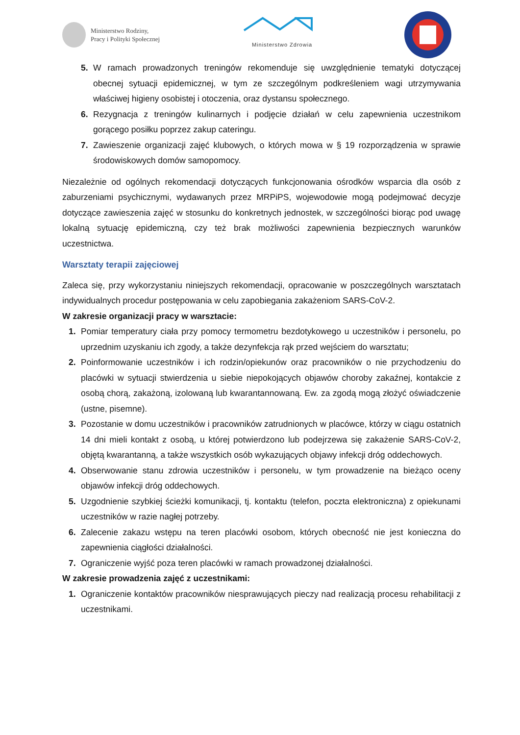Ministerstwo Rodziny,
Pracy i Polityki Społecznej
Ministerstwo Zdrowia
5. W ramach prowadzonych treningów rekomenduje się uwzględnienie tematyki dotyczącej obecnej sytuacji epidemicznej, w tym ze szczególnym podkreśleniem wagi utrzymywania właściwej higieny osobistej i otoczenia, oraz dystansu społecznego.
6. Rezygnacja z treningów kulinarnych i podjęcie działań w celu zapewnienia uczestnikom gorącego posiłku poprzez zakup cateringu.
7. Zawieszenie organizacji zajęć klubowych, o których mowa w § 19 rozporządzenia w sprawie środowiskowych domów samopomocy.
Niezależnie od ogólnych rekomendacji dotyczących funkcjonowania ośrodków wsparcia dla osób z zaburzeniami psychicznymi, wydawanych przez MRPiPS, wojewodowie mogą podejmować decyzje dotyczące zawieszenia zajęć w stosunku do konkretnych jednostek, w szczególności biorąc pod uwagę lokalną sytuację epidemiczną, czy też brak możliwości zapewnienia bezpiecznych warunków uczestnictwa.
Warsztaty terapii zajęciowej
Zaleca się, przy wykorzystaniu niniejszych rekomendacji, opracowanie w poszczególnych warsztatach indywidualnych procedur postępowania w celu zapobiegania zakażeniom SARS-CoV-2.
W zakresie organizacji pracy w warsztacie:
1. Pomiar temperatury ciała przy pomocy termometru bezdotykowego u uczestników i personelu, po uprzednim uzyskaniu ich zgody, a także dezynfekcja rąk przed wejściem do warsztatu;
2. Poinformowanie uczestników i ich rodzin/opiekunów oraz pracowników o nie przychodzeniu do placówki w sytuacji stwierdzenia u siebie niepokojących objawów choroby zakaźnej, kontakcie z osobą chorą, zakażoną, izolowaną lub kwarantannowaną. Ew. za zgodą mogą złożyć oświadczenie (ustne, pisemne).
3. Pozostanie w domu uczestników i pracowników zatrudnionych w placówce, którzy w ciągu ostatnich 14 dni mieli kontakt z osobą, u której potwierdzono lub podejrzewa się zakażenie SARS-CoV-2, objętą kwarantanną, a także wszystkich osób wykazujących objawy infekcji dróg oddechowych.
4. Obserwowanie stanu zdrowia uczestników i personelu, w tym prowadzenie na bieżąco oceny objawów infekcji dróg oddechowych.
5. Uzgodnienie szybkiej ścieżki komunikacji, tj. kontaktu (telefon, poczta elektroniczna) z opiekunami uczestników w razie nagłej potrzeby.
6. Zalecenie zakazu wstępu na teren placówki osobom, których obecność nie jest konieczna do zapewnienia ciągłości działalności.
7. Ograniczenie wyjść poza teren placówki w ramach prowadzonej działalności.
W zakresie prowadzenia zajęć z uczestnikami:
1. Ograniczenie kontaktów pracowników niesprawujących pieczy nad realizacją procesu rehabilitacji z uczestnikami.